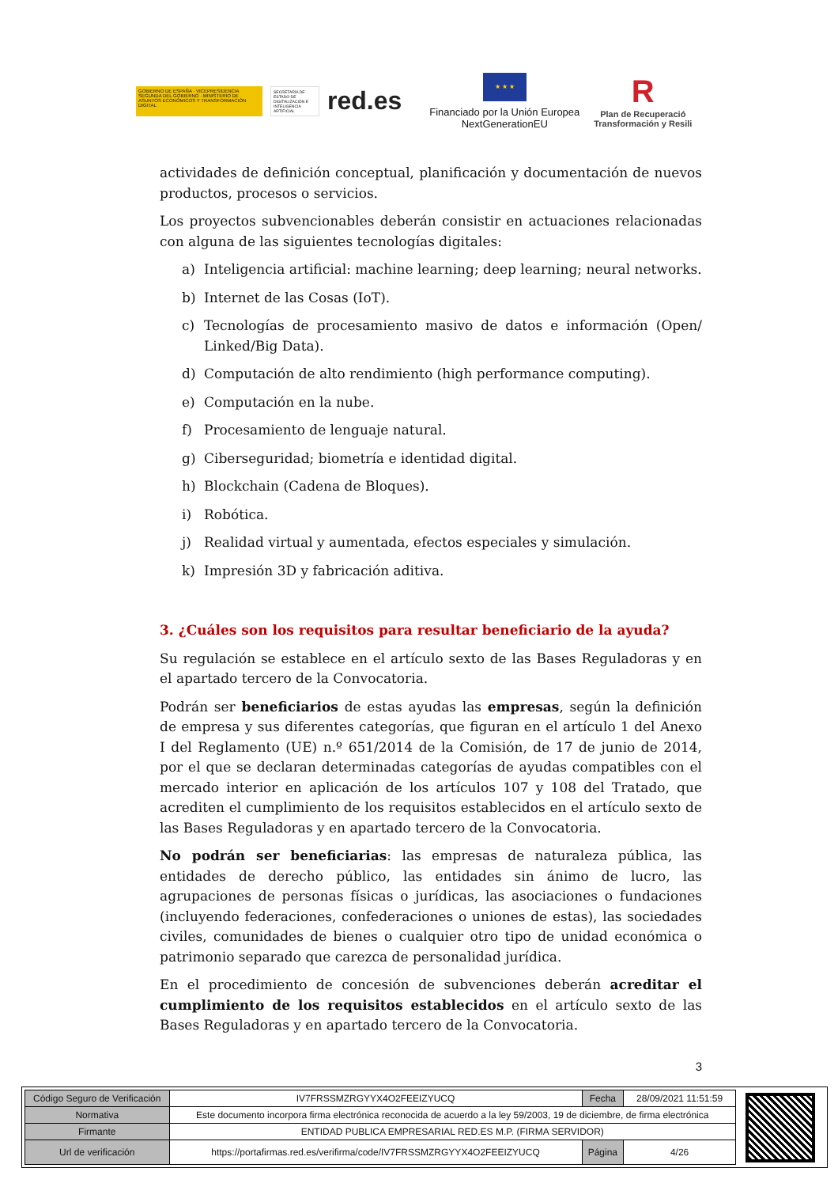GOBIERNO DE ESPAÑA · VICEPRESIDENCIA SEGUNDA DEL GOBIERNO · MINISTERIO DE ASUNTOS ECONÓMICOS Y TRANSFORMACIÓN DIGITAL
SECRETARÍA DE ESTADO DE DIGITALIZACIÓN E INTELIGENCIA ARTIFICIAL
red.es
★ ★ ★
Financiado por la Unión Europea
NextGenerationEU
R
Plan de Recuperació
Transformación y Resili
actividades de definición conceptual, planificación y documentación de nuevos productos, procesos o servicios.
Los proyectos subvencionables deberán consistir en actuaciones relacionadas con alguna de las siguientes tecnologías digitales:
a) Inteligencia artificial: machine learning; deep learning; neural networks.
b) Internet de las Cosas (IoT).
c) Tecnologías de procesamiento masivo de datos e información (Open/ Linked/Big Data).
d) Computación de alto rendimiento (high performance computing).
e) Computación en la nube.
f) Procesamiento de lenguaje natural.
g) Ciberseguridad; biometría e identidad digital.
h) Blockchain (Cadena de Bloques).
i) Robótica.
j) Realidad virtual y aumentada, efectos especiales y simulación.
k) Impresión 3D y fabricación aditiva.
3. ¿Cuáles son los requisitos para resultar beneficiario de la ayuda?
Su regulación se establece en el artículo sexto de las Bases Reguladoras y en el apartado tercero de la Convocatoria.
Podrán ser beneficiarios de estas ayudas las empresas, según la definición de empresa y sus diferentes categorías, que figuran en el artículo 1 del Anexo I del Reglamento (UE) n.º 651/2014 de la Comisión, de 17 de junio de 2014, por el que se declaran determinadas categorías de ayudas compatibles con el mercado interior en aplicación de los artículos 107 y 108 del Tratado, que acrediten el cumplimiento de los requisitos establecidos en el artículo sexto de las Bases Reguladoras y en apartado tercero de la Convocatoria.
No podrán ser beneficiarias: las empresas de naturaleza pública, las entidades de derecho público, las entidades sin ánimo de lucro, las agrupaciones de personas físicas o jurídicas, las asociaciones o fundaciones (incluyendo federaciones, confederaciones o uniones de estas), las sociedades civiles, comunidades de bienes o cualquier otro tipo de unidad económica o patrimonio separado que carezca de personalidad jurídica.
En el procedimiento de concesión de subvenciones deberán acreditar el cumplimiento de los requisitos establecidos en el artículo sexto de las Bases Reguladoras y en apartado tercero de la Convocatoria.
3
| Código Seguro de Verificación | IV7FRSSMZRGYYX4O2FEEIZYUCQ | Fecha | 28/09/2021 11:51:59 |
| Normativa | Este documento incorpora firma electrónica reconocida de acuerdo a la ley 59/2003, 19 de diciembre, de firma electrónica | | |
| Firmante | ENTIDAD PUBLICA EMPRESARIAL RED.ES M.P. (FIRMA SERVIDOR) | | |
| Url de verificación | https://portafirmas.red.es/verifirma/code/IV7FRSSMZRGYYX4O2FEEIZYUCQ | Página | 4/26 |